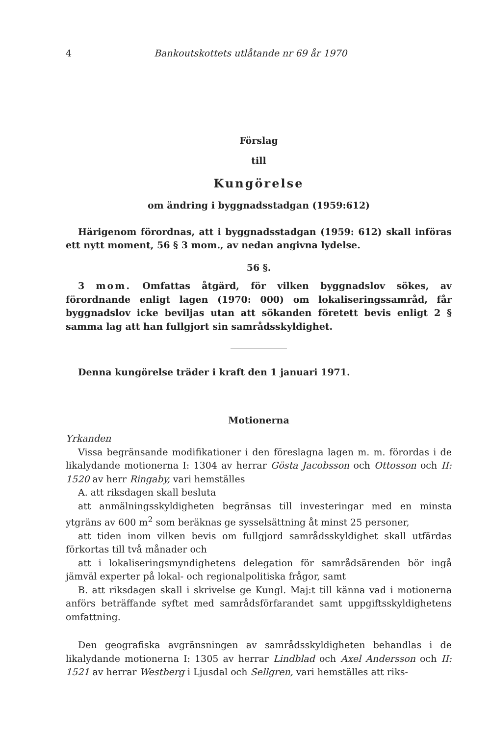4 Bankoutskottets utlåtande nr 69 år 1970
Förslag
till
Kungörelse
om ändring i byggnadsstadgan (1959:612)
Härigenom förordnas, att i byggnadsstadgan (1959: 612) skall införas ett nytt moment, 56 § 3 mom., av nedan angivna lydelse.
56 §.
3 mom. Omfattas åtgärd, för vilken byggnadslov sökes, av förordnande enligt lagen (1970: 000) om lokaliseringssamråd, får byggnadslov icke beviljas utan att sökanden företett bevis enligt 2 § samma lag att han fullgjort sin samrådsskyldighet.
Denna kungörelse träder i kraft den 1 januari 1971.
Motionerna
Yrkanden
Vissa begränsande modifikationer i den föreslagna lagen m. m. förordas i de likalydande motionerna I: 1304 av herrar Gösta Jacobsson och Ottosson och II: 1520 av herr Ringaby, vari hemställes
A. att riksdagen skall besluta
att anmälningsskyldigheten begränsas till investeringar med en minsta ytgräns av 600 m<sup>2</sup> som beräknas ge sysselsättning åt minst 25 personer,
att tiden inom vilken bevis om fullgjord samrådsskyldighet skall utfärdas förkortas till två månader och
att i lokaliseringsmyndighetens delegation för samrådsärenden bör ingå jämväl experter på lokal- och regionalpolitiska frågor, samt
B. att riksdagen skall i skrivelse ge Kungl. Maj:t till känna vad i motionerna anförs beträffande syftet med samrådsförfarandet samt uppgiftsskyldighetens omfattning.
Den geografiska avgränsningen av samrådsskyldigheten behandlas i de likalydande motionerna I: 1305 av herrar Lindblad och Axel Andersson och II: 1521 av herrar Westberg i Ljusdal och Sellgren, vari hemställes att riks-